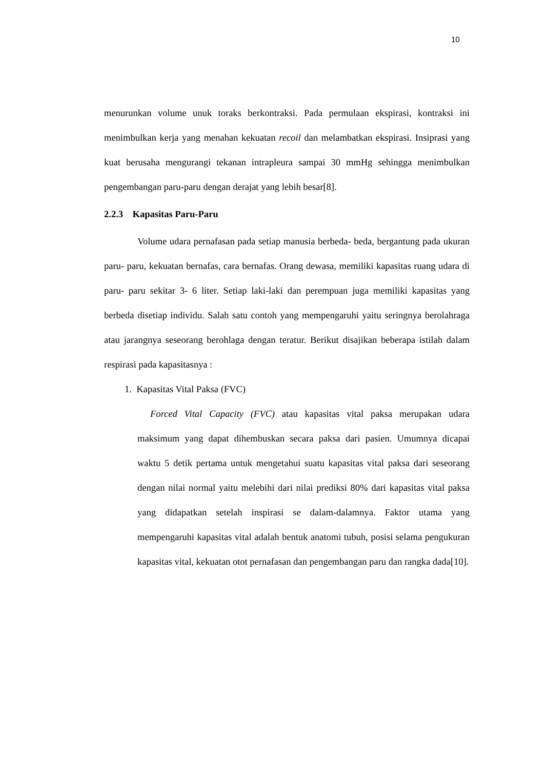10
menurunkan volume unuk toraks berkontraksi. Pada permulaan ekspirasi, kontraksi ini menimbulkan kerja yang menahan kekuatan recoil dan melambatkan ekspirasi. Insiprasi yang kuat berusaha mengurangi tekanan intrapleura sampai 30 mmHg sehingga menimbulkan pengembangan paru-paru dengan derajat yang lebih besar[8].
2.2.3 Kapasitas Paru-Paru
Volume udara pernafasan pada setiap manusia berbeda- beda, bergantung pada ukuran paru- paru, kekuatan bernafas, cara bernafas. Orang dewasa, memiliki kapasitas ruang udara di paru- paru sekitar 3- 6 liter. Setiap laki-laki dan perempuan juga memiliki kapasitas yang berbeda disetiap individu. Salah satu contoh yang mempengaruhi yaitu seringnya berolahraga atau jarangnya seseorang berohlaga dengan teratur. Berikut disajikan beberapa istilah dalam respirasi pada kapasitasnya :
1. Kapasitas Vital Paksa (FVC)
Forced Vital Capacity (FVC) atau kapasitas vital paksa merupakan udara maksimum yang dapat dihembuskan secara paksa dari pasien. Umumnya dicapai waktu 5 detik pertama untuk mengetahui suatu kapasitas vital paksa dari seseorang dengan nilai normal yaitu melebihi dari nilai prediksi 80% dari kapasitas vital paksa yang didapatkan setelah inspirasi se dalam-dalamnya. Faktor utama yang mempengaruhi kapasitas vital adalah bentuk anatomi tubuh, posisi selama pengukuran kapasitas vital, kekuatan otot pernafasan dan pengembangan paru dan rangka dada[10].